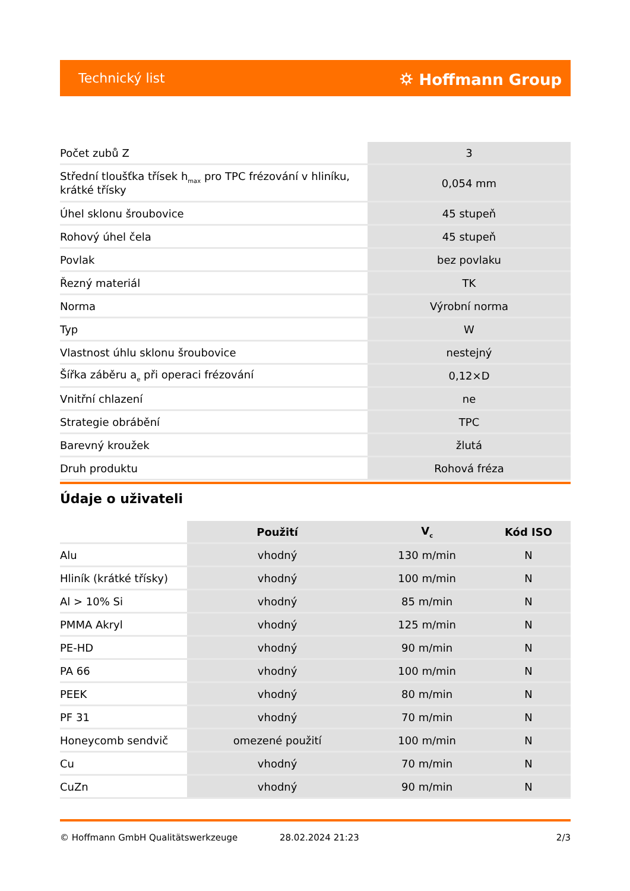Technický list ⛭ Hoffmann Group
| Počet zubů Z | 3 |
| Střední tloušťka třísek h<sub>max</sub> pro TPC frézování v hliníku, krátké třísky | 0,054 mm |
| Úhel sklonu šroubovice | 45 stupeň |
| Rohový úhel čela | 45 stupeň |
| Povlak | bez povlaku |
| Řezný materiál | TK |
| Norma | Výrobní norma |
| Typ | W |
| Vlastnost úhlu sklonu šroubovice | nestejný |
| Šířka záběru a<sub>e</sub> při operaci frézování | 0,12×D |
| Vnitřní chlazení | ne |
| Strategie obrábění | TPC |
| Barevný kroužek | žlutá |
| Druh produktu | Rohová fréza |
Údaje o uživateli
| | Použití | V<sub>c</sub> | Kód ISO |
| --- | --- | --- | --- |
| Alu | vhodný | 130 m/min | N |
| Hliník (krátké třísky) | vhodný | 100 m/min | N |
| Al > 10% Si | vhodný | 85 m/min | N |
| PMMA Akryl | vhodný | 125 m/min | N |
| PE-HD | vhodný | 90 m/min | N |
| PA 66 | vhodný | 100 m/min | N |
| PEEK | vhodný | 80 m/min | N |
| PF 31 | vhodný | 70 m/min | N |
| Honeycomb sendvič | omezené použití | 100 m/min | N |
| Cu | vhodný | 70 m/min | N |
| CuZn | vhodný | 90 m/min | N |
© Hoffmann GmbH Qualitätswerkzeuge 28.02.2024 21:23 2/3